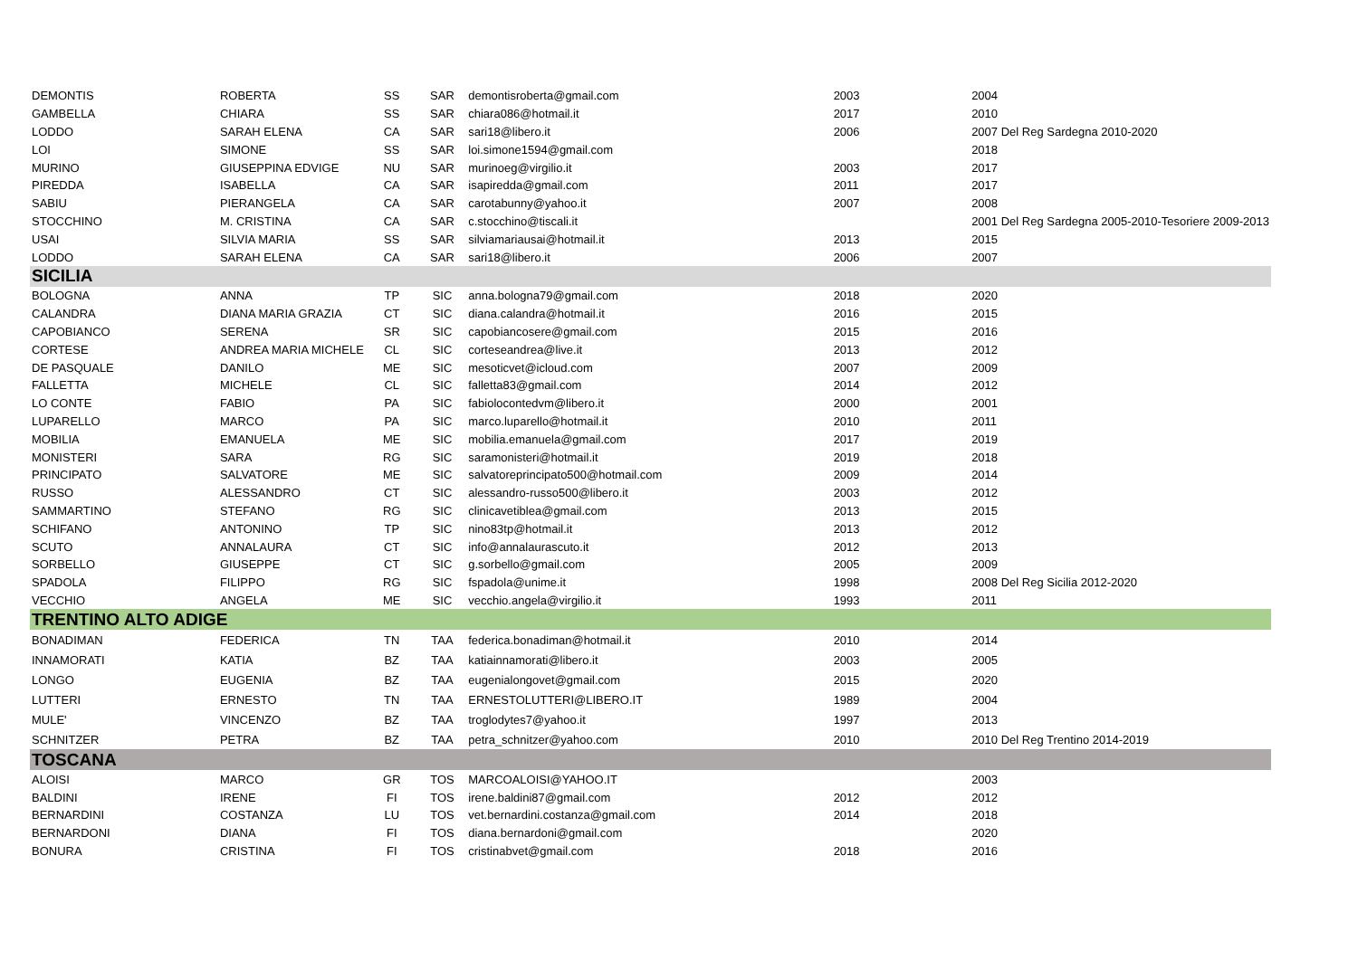| DEMONTIS | ROBERTA | SS | SAR | demontisroberta@gmail.com | 2003 | 2004 |
| GAMBELLA | CHIARA | SS | SAR | chiara086@hotmail.it | 2017 | 2010 |
| LODDO | SARAH ELENA | CA | SAR | sari18@libero.it | 2006 | 2007 Del Reg Sardegna 2010-2020 |
| LOI | SIMONE | SS | SAR | loi.simone1594@gmail.com | | 2018 |
| MURINO | GIUSEPPINA EDVIGE | NU | SAR | murinoeg@virgilio.it | 2003 | 2017 |
| PIREDDA | ISABELLA | CA | SAR | isapiredda@gmail.com | 2011 | 2017 |
| SABIU | PIERANGELA | CA | SAR | carotabunny@yahoo.it | 2007 | 2008 |
| STOCCHINO | M. CRISTINA | CA | SAR | c.stocchino@tiscali.it | | 2001 Del Reg Sardegna 2005-2010-Tesoriere 2009-2013 |
| USAI | SILVIA MARIA | SS | SAR | silviamariausai@hotmail.it | 2013 | 2015 |
| LODDO | SARAH ELENA | CA | SAR | sari18@libero.it | 2006 | 2007 |
| SICILIA | | | | | | |
| BOLOGNA | ANNA | TP | SIC | anna.bologna79@gmail.com | 2018 | 2020 |
| CALANDRA | DIANA MARIA GRAZIA | CT | SIC | diana.calandra@hotmail.it | 2016 | 2015 |
| CAPOBIANCO | SERENA | SR | SIC | capobiancosere@gmail.com | 2015 | 2016 |
| CORTESE | ANDREA MARIA MICHELE | CL | SIC | corteseandrea@live.it | 2013 | 2012 |
| DE PASQUALE | DANILO | ME | SIC | mesoticvet@icloud.com | 2007 | 2009 |
| FALLETTA | MICHELE | CL | SIC | falletta83@gmail.com | 2014 | 2012 |
| LO CONTE | FABIO | PA | SIC | fabiolocontedvm@libero.it | 2000 | 2001 |
| LUPARELLO | MARCO | PA | SIC | marco.luparello@hotmail.it | 2010 | 2011 |
| MOBILIA | EMANUELA | ME | SIC | mobilia.emanuela@gmail.com | 2017 | 2019 |
| MONISTERI | SARA | RG | SIC | saramonisteri@hotmail.it | 2019 | 2018 |
| PRINCIPATO | SALVATORE | ME | SIC | salvatoreprincipato500@hotmail.com | 2009 | 2014 |
| RUSSO | ALESSANDRO | CT | SIC | alessandro-russo500@libero.it | 2003 | 2012 |
| SAMMARTINO | STEFANO | RG | SIC | clinicavetiblea@gmail.com | 2013 | 2015 |
| SCHIFANO | ANTONINO | TP | SIC | nino83tp@hotmail.it | 2013 | 2012 |
| SCUTO | ANNALAURA | CT | SIC | info@annalaurascuto.it | 2012 | 2013 |
| SORBELLO | GIUSEPPE | CT | SIC | g.sorbello@gmail.com | 2005 | 2009 |
| SPADOLA | FILIPPO | RG | SIC | fspadola@unime.it | 1998 | 2008 Del Reg Sicilia 2012-2020 |
| VECCHIO | ANGELA | ME | SIC | vecchio.angela@virgilio.it | 1993 | 2011 |
| TRENTINO ALTO ADIGE | | | | | | |
| BONADIMAN | FEDERICA | TN | TAA | federica.bonadiman@hotmail.it | 2010 | 2014 |
| INNAMORATI | KATIA | BZ | TAA | katiainnamorati@libero.it | 2003 | 2005 |
| LONGO | EUGENIA | BZ | TAA | eugenialongovet@gmail.com | 2015 | 2020 |
| LUTTERI | ERNESTO | TN | TAA | ERNESTOLUTTERI@LIBERO.IT | 1989 | 2004 |
| MULE' | VINCENZO | BZ | TAA | troglodytes7@yahoo.it | 1997 | 2013 |
| SCHNITZER | PETRA | BZ | TAA | petra_schnitzer@yahoo.com | 2010 | 2010 Del Reg Trentino 2014-2019 |
| TOSCANA | | | | | | |
| ALOISI | MARCO | GR | TOS | MARCOALOISI@YAHOO.IT | | 2003 |
| BALDINI | IRENE | FI | TOS | irene.baldini87@gmail.com | 2012 | 2012 |
| BERNARDINI | COSTANZA | LU | TOS | vet.bernardini.costanza@gmail.com | 2014 | 2018 |
| BERNARDONI | DIANA | FI | TOS | diana.bernardoni@gmail.com | | 2020 |
| BONURA | CRISTINA | FI | TOS | cristinabvet@gmail.com | 2018 | 2016 |